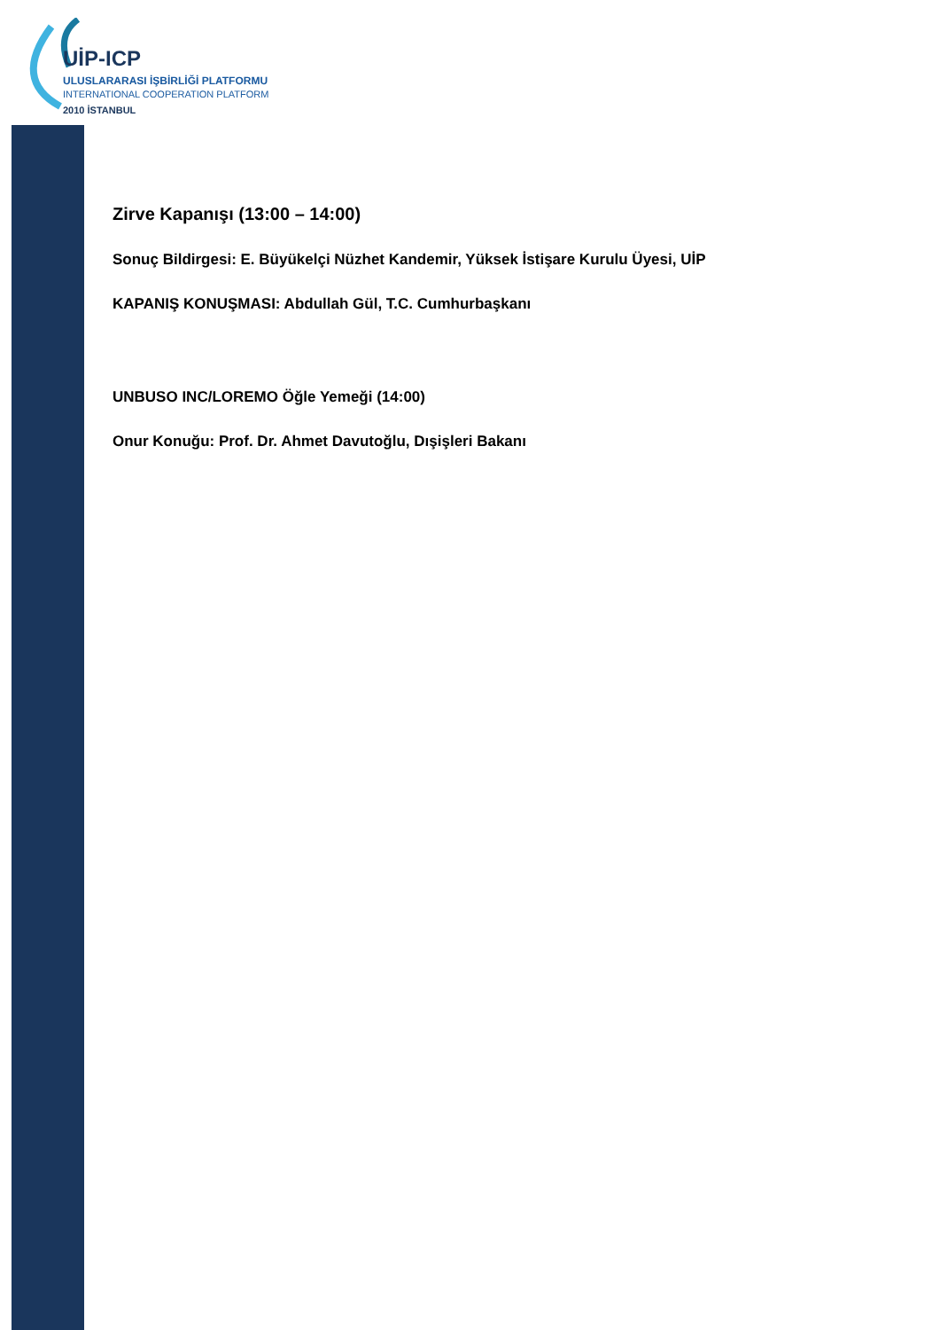UİP-ICP
ULUSLARARASI İŞBİRLİĞİ PLATFORMU
INTERNATIONAL COOPERATION PLATFORM
2010 İSTANBUL
Zirve Kapanışı (13:00 – 14:00)
Sonuç Bildirgesi: E. Büyükelçi Nüzhet Kandemir, Yüksek İstişare Kurulu Üyesi, UİP
KAPANIŞ KONUŞMASI: Abdullah Gül, T.C. Cumhurbaşkanı
UNBUSO INC/LOREMO Öğle Yemeği (14:00)
Onur Konuğu: Prof. Dr. Ahmet Davutoğlu, Dışişleri Bakanı